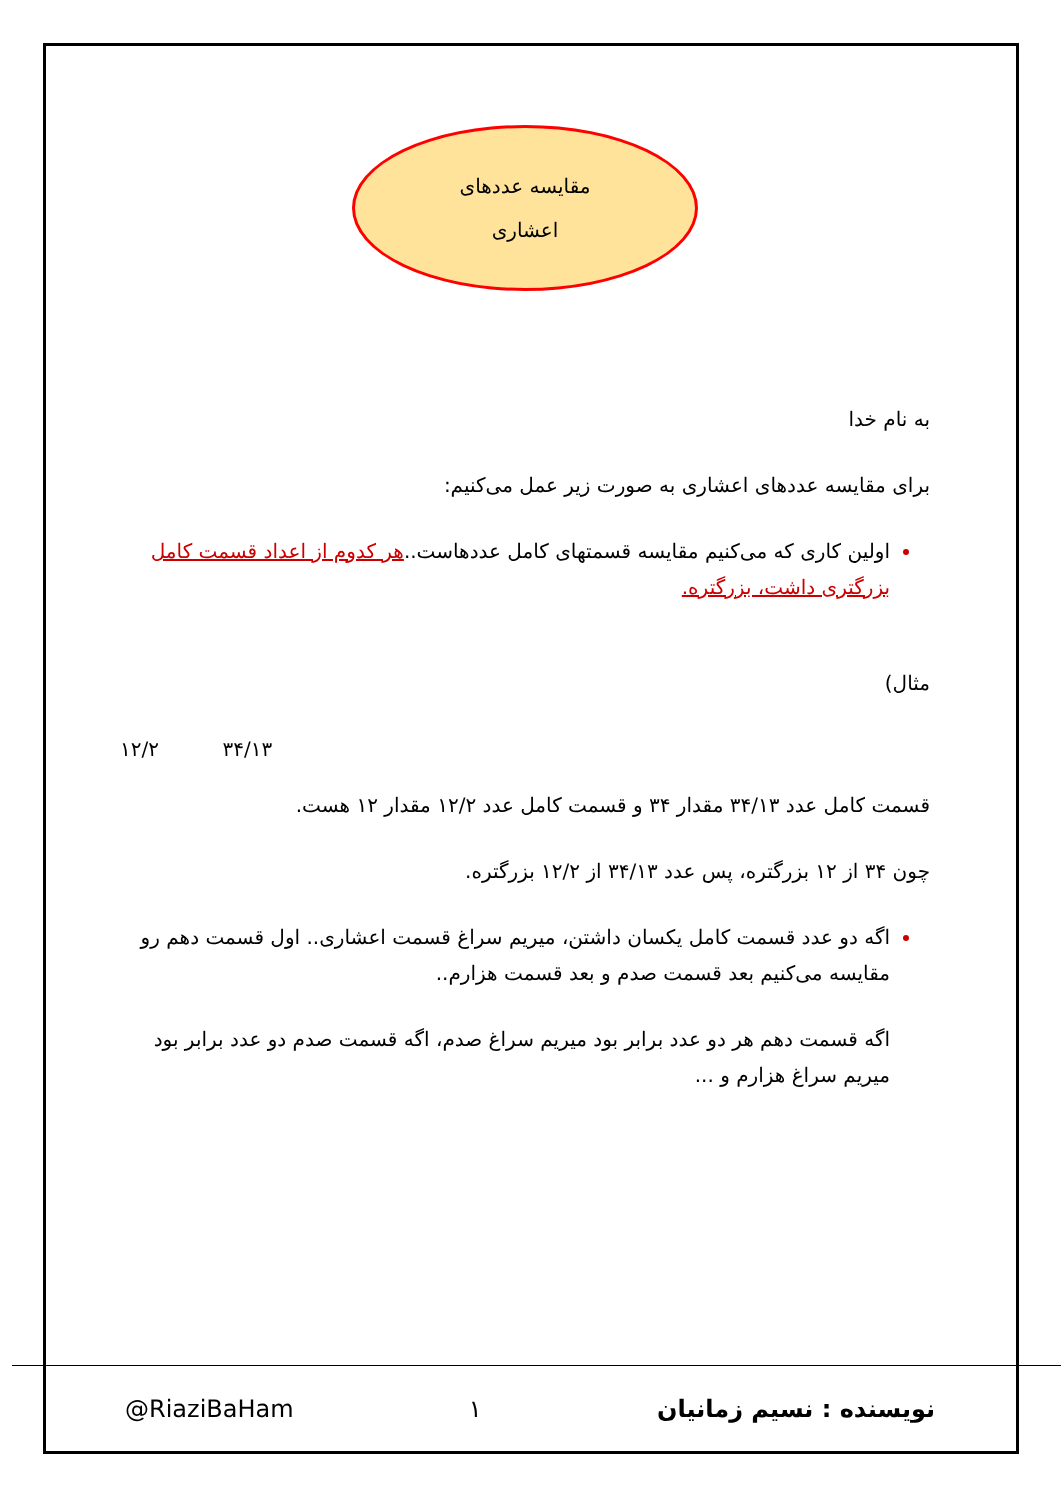مقایسه عددهای
اعشاری
به نام خدا
برای مقایسه عددهای اعشاری به صورت زیر عمل می‌کنیم:
اولین کاری که می‌کنیم مقایسه قسمتهای کامل عددهاست.. هر کدوم از اعداد قسمت کامل بزرگتری داشت، بزرگتره.
مثال)
۱۲/۲ ۳۴/۱۳
قسمت کامل عدد ۳۴/۱۳ مقدار ۳۴ و قسمت کامل عدد ۱۲/۲ مقدار ۱۲ هست.
چون ۳۴ از ۱۲ بزرگتره، پس عدد ۳۴/۱۳ از ۱۲/۲ بزرگتره.
اگه دو عدد قسمت کامل یکسان داشتن، میریم سراغ قسمت اعشاری.. اول قسمت دهم رو مقایسه می‌کنیم بعد قسمت صدم و بعد قسمت هزارم..
اگه قسمت دهم هر دو عدد برابر بود میریم سراغ صدم، اگه قسمت صدم دو عدد برابر بود میریم سراغ هزارم و ...
@RiaziBaHam ۱ نویسنده : نسیم زمانیان